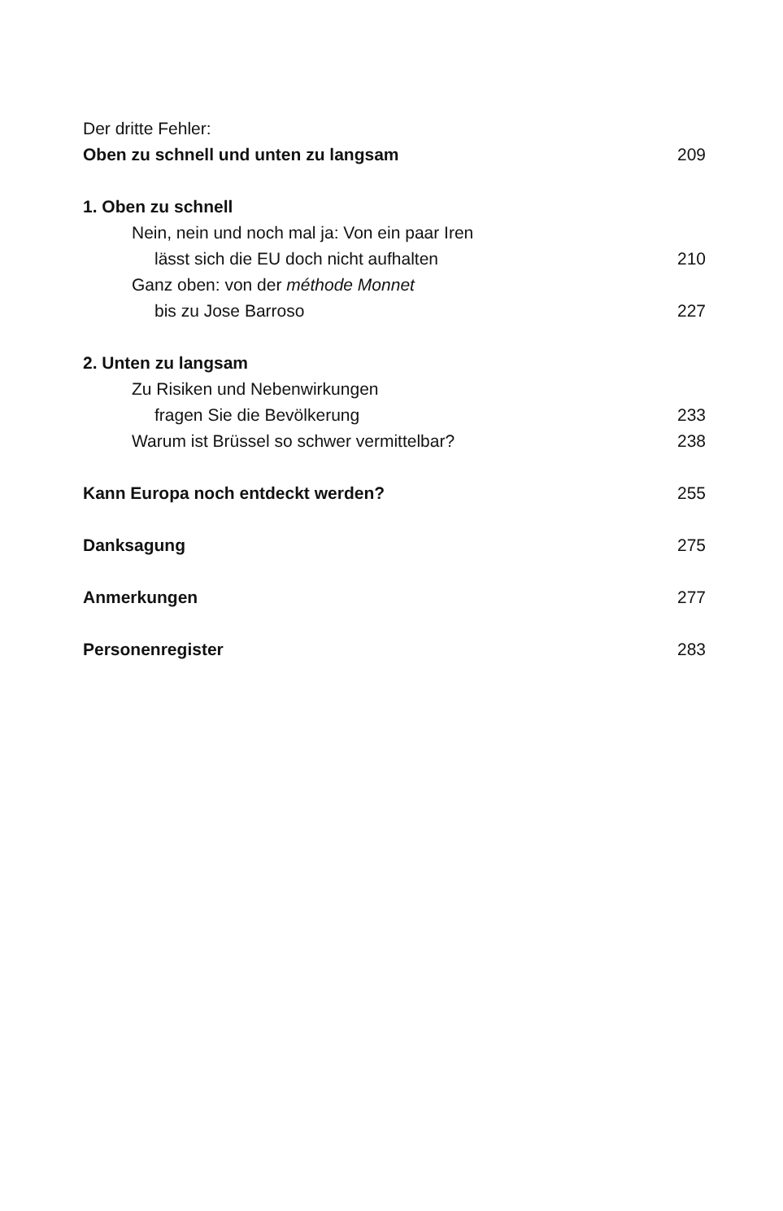Der dritte Fehler:
Oben zu schnell und unten zu langsam 209
1. Oben zu schnell
Nein, nein und noch mal ja: Von ein paar Iren
lässt sich die EU doch nicht aufhalten 210
Ganz oben: von der méthode Monnet
bis zu Jose Barroso 227
2. Unten zu langsam
Zu Risiken und Nebenwirkungen
fragen Sie die Bevölkerung 233
Warum ist Brüssel so schwer vermittelbar? 238
Kann Europa noch entdeckt werden? 255
Danksagung 275
Anmerkungen 277
Personenregister 283